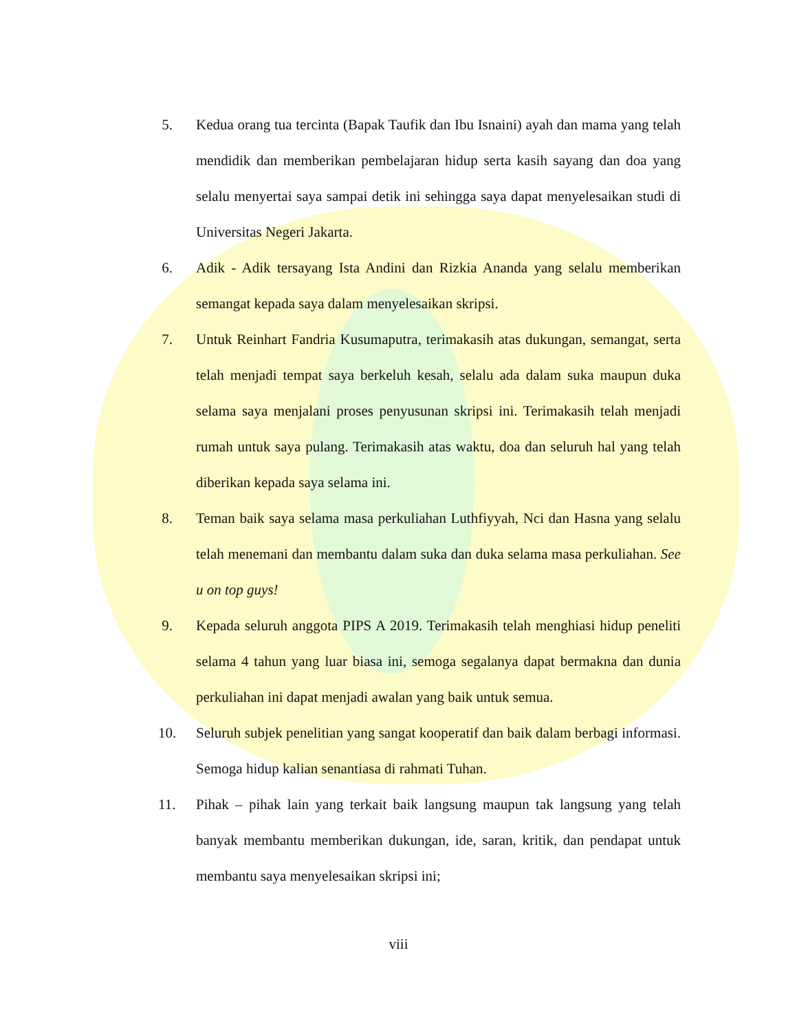5. Kedua orang tua tercinta (Bapak Taufik dan Ibu Isnaini) ayah dan mama yang telah mendidik dan memberikan pembelajaran hidup serta kasih sayang dan doa yang selalu menyertai saya sampai detik ini sehingga saya dapat menyelesaikan studi di Universitas Negeri Jakarta.
6. Adik - Adik tersayang Ista Andini dan Rizkia Ananda yang selalu memberikan semangat kepada saya dalam menyelesaikan skripsi.
7. Untuk Reinhart Fandria Kusumaputra, terimakasih atas dukungan, semangat, serta telah menjadi tempat saya berkeluh kesah, selalu ada dalam suka maupun duka selama saya menjalani proses penyusunan skripsi ini. Terimakasih telah menjadi rumah untuk saya pulang. Terimakasih atas waktu, doa dan seluruh hal yang telah diberikan kepada saya selama ini.
8. Teman baik saya selama masa perkuliahan Luthfiyyah, Nci dan Hasna yang selalu telah menemani dan membantu dalam suka dan duka selama masa perkuliahan. See u on top guys!
9. Kepada seluruh anggota PIPS A 2019. Terimakasih telah menghiasi hidup peneliti selama 4 tahun yang luar biasa ini, semoga segalanya dapat bermakna dan dunia perkuliahan ini dapat menjadi awalan yang baik untuk semua.
10. Seluruh subjek penelitian yang sangat kooperatif dan baik dalam berbagi informasi. Semoga hidup kalian senantiasa di rahmati Tuhan.
11. Pihak – pihak lain yang terkait baik langsung maupun tak langsung yang telah banyak membantu memberikan dukungan, ide, saran, kritik, dan pendapat untuk membantu saya menyelesaikan skripsi ini;
viii